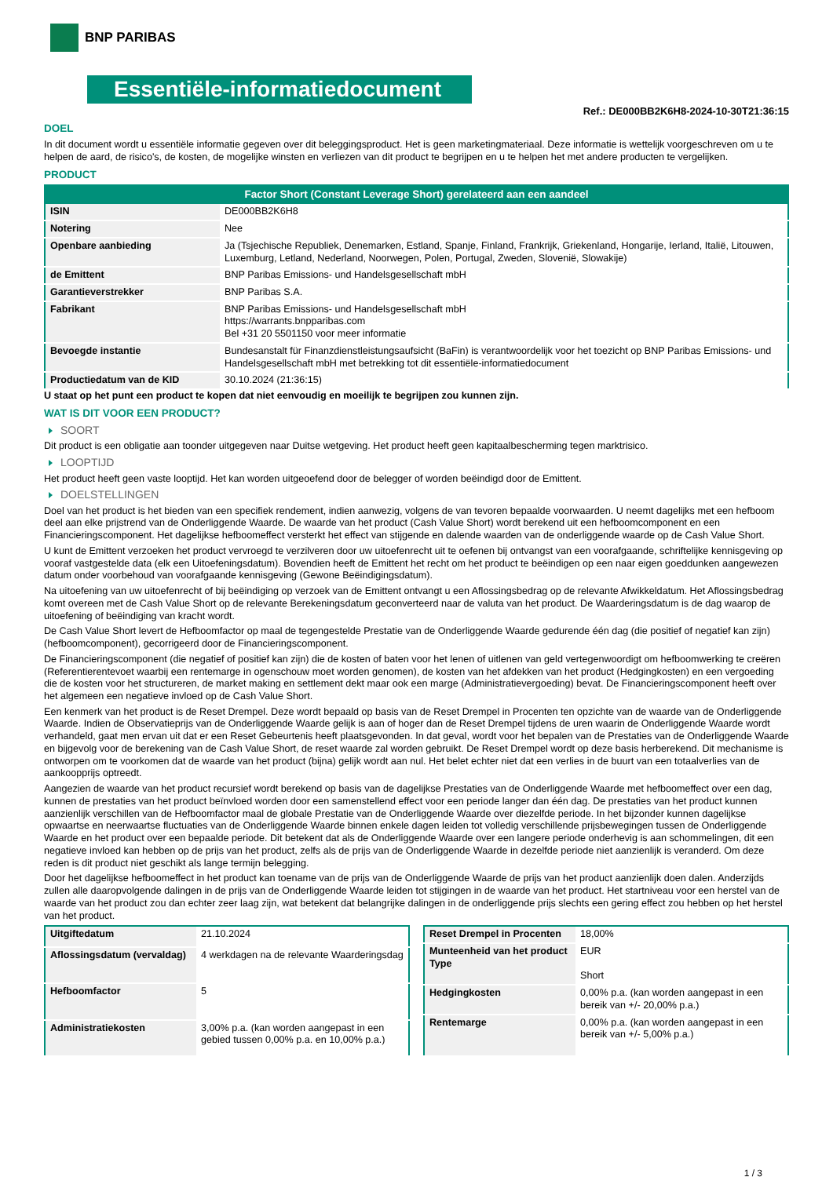BNP PARIBAS
Essentiële-informatiedocument
Ref.: DE000BB2K6H8-2024-10-30T21:36:15
DOEL
In dit document wordt u essentiële informatie gegeven over dit beleggingsproduct. Het is geen marketingmateriaal. Deze informatie is wettelijk voorgeschreven om u te helpen de aard, de risico's, de kosten, de mogelijke winsten en verliezen van dit product te begrijpen en u te helpen het met andere producten te vergelijken.
PRODUCT
| Factor Short (Constant Leverage Short) gerelateerd aan een aandeel | |
| --- | --- |
| ISIN | DE000BB2K6H8 |
| Notering | Nee |
| Openbare aanbieding | Ja (Tsjechische Republiek, Denemarken, Estland, Spanje, Finland, Frankrijk, Griekenland, Hongarije, Ierland, Italië, Litouwen, Luxemburg, Letland, Nederland, Noorwegen, Polen, Portugal, Zweden, Slovenië, Slowakije) |
| de Emittent | BNP Paribas Emissions- und Handelsgesellschaft mbH |
| Garantieverstrekker | BNP Paribas S.A. |
| Fabrikant | BNP Paribas Emissions- und Handelsgesellschaft mbH https://warrants.bnpparibas.com Bel +31 20 5501150 voor meer informatie |
| Bevoegde instantie | Bundesanstalt für Finanzdienstleistungsaufsicht (BaFin) is verantwoordelijk voor het toezicht op BNP Paribas Emissions- und Handelsgesellschaft mbH met betrekking tot dit essentiële-informatiedocument |
| Productiedatum van de KID | 30.10.2024 (21:36:15) |
U staat op het punt een product te kopen dat niet eenvoudig en moeilijk te begrijpen zou kunnen zijn.
WAT IS DIT VOOR EEN PRODUCT?
SOORT
Dit product is een obligatie aan toonder uitgegeven naar Duitse wetgeving. Het product heeft geen kapitaalbescherming tegen marktrisico.
LOOPTIJD
Het product heeft geen vaste looptijd. Het kan worden uitgeoefend door de belegger of worden beëindigd door de Emittent.
DOELSTELLINGEN
Doel van het product is het bieden van een specifiek rendement, indien aanwezig, volgens de van tevoren bepaalde voorwaarden. U neemt dagelijks met een hefboom deel aan elke prijstrend van de Onderliggende Waarde. De waarde van het product (Cash Value Short) wordt berekend uit een hefboomcomponent en een Financieringscomponent. Het dagelijkse hefboomeffect versterkt het effect van stijgende en dalende waarden van de onderliggende waarde op de Cash Value Short.
U kunt de Emittent verzoeken het product vervroegd te verzilveren door uw uitoefenrecht uit te oefenen bij ontvangst van een voorafgaande, schriftelijke kennisgeving op vooraf vastgestelde data (elk een Uitoefeningsdatum). Bovendien heeft de Emittent het recht om het product te beëindigen op een naar eigen goeddunken aangewezen datum onder voorbehoud van voorafgaande kennisgeving (Gewone Beëindigingsdatum).
Na uitoefening van uw uitoefenrecht of bij beëindiging op verzoek van de Emittent ontvangt u een Aflossingsbedrag op de relevante Afwikkeldatum. Het Aflossingsbedrag komt overeen met de Cash Value Short op de relevante Berekeningsdatum geconverteerd naar de valuta van het product. De Waarderingsdatum is de dag waarop de uitoefening of beëindiging van kracht wordt.
De Cash Value Short levert de Hefboomfactor op maal de tegengestelde Prestatie van de Onderliggende Waarde gedurende één dag (die positief of negatief kan zijn) (hefboomcomponent), gecorrigeerd door de Financieringscomponent.
De Financieringscomponent (die negatief of positief kan zijn) die de kosten of baten voor het lenen of uitlenen van geld vertegenwoordigt om hefboomwerking te creëren (Referentierentevoet waarbij een rentemarge in ogenschouw moet worden genomen), de kosten van het afdekken van het product (Hedgingkosten) en een vergoeding die de kosten voor het structureren, de market making en settlement dekt maar ook een marge (Administratievergoeding) bevat. De Financieringscomponent heeft over het algemeen een negatieve invloed op de Cash Value Short.
Een kenmerk van het product is de Reset Drempel. Deze wordt bepaald op basis van de Reset Drempel in Procenten ten opzichte van de waarde van de Onderliggende Waarde. Indien de Observatieprijs van de Onderliggende Waarde gelijk is aan of hoger dan de Reset Drempel tijdens de uren waarin de Onderliggende Waarde wordt verhandeld, gaat men ervan uit dat er een Reset Gebeurtenis heeft plaatsgevonden. In dat geval, wordt voor het bepalen van de Prestaties van de Onderliggende Waarde en bijgevolg voor de berekening van de Cash Value Short, de reset waarde zal worden gebruikt. De Reset Drempel wordt op deze basis herberekend. Dit mechanisme is ontworpen om te voorkomen dat de waarde van het product (bijna) gelijk wordt aan nul. Het belet echter niet dat een verlies in de buurt van een totaalverlies van de aankoopprijs optreedt.
Aangezien de waarde van het product recursief wordt berekend op basis van de dagelijkse Prestaties van de Onderliggende Waarde met hefboomeffect over een dag, kunnen de prestaties van het product beïnvloed worden door een samenstellend effect voor een periode langer dan één dag. De prestaties van het product kunnen aanzienlijk verschillen van de Hefboomfactor maal de globale Prestatie van de Onderliggende Waarde over diezelfde periode. In het bijzonder kunnen dagelijkse opwaartse en neerwaartse fluctuaties van de Onderliggende Waarde binnen enkele dagen leiden tot volledig verschillende prijsbewegingen tussen de Onderliggende Waarde en het product over een bepaalde periode. Dit betekent dat als de Onderliggende Waarde over een langere periode onderhevig is aan schommelingen, dit een negatieve invloed kan hebben op de prijs van het product, zelfs als de prijs van de Onderliggende Waarde in dezelfde periode niet aanzienlijk is veranderd. Om deze reden is dit product niet geschikt als lange termijn belegging.
Door het dagelijkse hefboomeffect in het product kan toename van de prijs van de Onderliggende Waarde de prijs van het product aanzienlijk doen dalen. Anderzijds zullen alle daaropvolgende dalingen in de prijs van de Onderliggende Waarde leiden tot stijgingen in de waarde van het product. Het startniveau voor een herstel van de waarde van het product zou dan echter zeer laag zijn, wat betekent dat belangrijke dalingen in de onderliggende prijs slechts een gering effect zou hebben op het herstel van het product.
| Uitgiftedatum | 21.10.2024 |
| Aflossingsdatum (vervaldag) | 4 werkdagen na de relevante Waarderingsdag |
| Hefboomfactor | 5 |
| Administratiekosten | 3,00% p.a. (kan worden aangepast in een gebied tussen 0,00% p.a. en 10,00% p.a.) |
| Reset Drempel in Procenten | 18,00% |
| Munteenheid van het product Type | EUR Short |
| Hedgingkosten | 0,00% p.a. (kan worden aangepast in een bereik van +/- 20,00% p.a.) |
| Rentemarge | 0,00% p.a. (kan worden aangepast in een bereik van +/- 5,00% p.a.) |
1 / 3